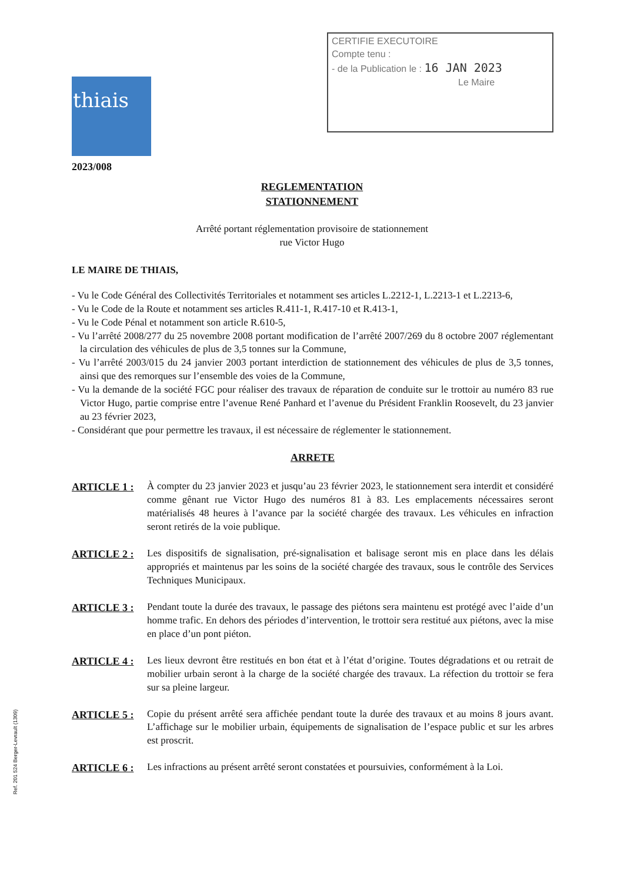thiais
CERTIFIE EXECUTOIRE
Compte tenu :
- de la Publication le : 16 JAN 2023
Le Maire
2023/008
REGLEMENTATION
STATIONNEMENT
Arrêté portant réglementation provisoire de stationnement
rue Victor Hugo
LE MAIRE DE THIAIS,
- Vu le Code Général des Collectivités Territoriales et notamment ses articles L.2212-1, L.2213-1 et L.2213-6,
- Vu le Code de la Route et notamment ses articles R.411-1, R.417-10 et R.413-1,
- Vu le Code Pénal et notamment son article R.610-5,
- Vu l’arrêté 2008/277 du 25 novembre 2008 portant modification de l’arrêté 2007/269 du 8 octobre 2007 réglementant la circulation des véhicules de plus de 3,5 tonnes sur la Commune,
- Vu l’arrêté 2003/015 du 24 janvier 2003 portant interdiction de stationnement des véhicules de plus de 3,5 tonnes, ainsi que des remorques sur l’ensemble des voies de la Commune,
- Vu la demande de la société FGC pour réaliser des travaux de réparation de conduite sur le trottoir au numéro 83 rue Victor Hugo, partie comprise entre l’avenue René Panhard et l’avenue du Président Franklin Roosevelt, du 23 janvier au 23 février 2023,
- Considérant que pour permettre les travaux, il est nécessaire de réglementer le stationnement.
ARRETE
ARTICLE 1 : À compter du 23 janvier 2023 et jusqu’au 23 février 2023, le stationnement sera interdit et considéré comme gênant rue Victor Hugo des numéros 81 à 83. Les emplacements nécessaires seront matérialisés 48 heures à l’avance par la société chargée des travaux. Les véhicules en infraction seront retirés de la voie publique.
ARTICLE 2 : Les dispositifs de signalisation, pré-signalisation et balisage seront mis en place dans les délais appropriés et maintenus par les soins de la société chargée des travaux, sous le contrôle des Services Techniques Municipaux.
ARTICLE 3 : Pendant toute la durée des travaux, le passage des piétons sera maintenu est protégé avec l’aide d’un homme trafic. En dehors des périodes d’intervention, le trottoir sera restitué aux piétons, avec la mise en place d’un pont piéton.
ARTICLE 4 : Les lieux devront être restitués en bon état et à l’état d’origine. Toutes dégradations et ou retrait de mobilier urbain seront à la charge de la société chargée des travaux. La réfection du trottoir se fera sur sa pleine largeur.
ARTICLE 5 : Copie du présent arrêté sera affichée pendant toute la durée des travaux et au moins 8 jours avant. L’affichage sur le mobilier urbain, équipements de signalisation de l’espace public et sur les arbres est proscrit.
ARTICLE 6 : Les infractions au présent arrêté seront constatées et poursuivies, conformément à la Loi.
Ref. 201 524 Berger-Levrault (1309)